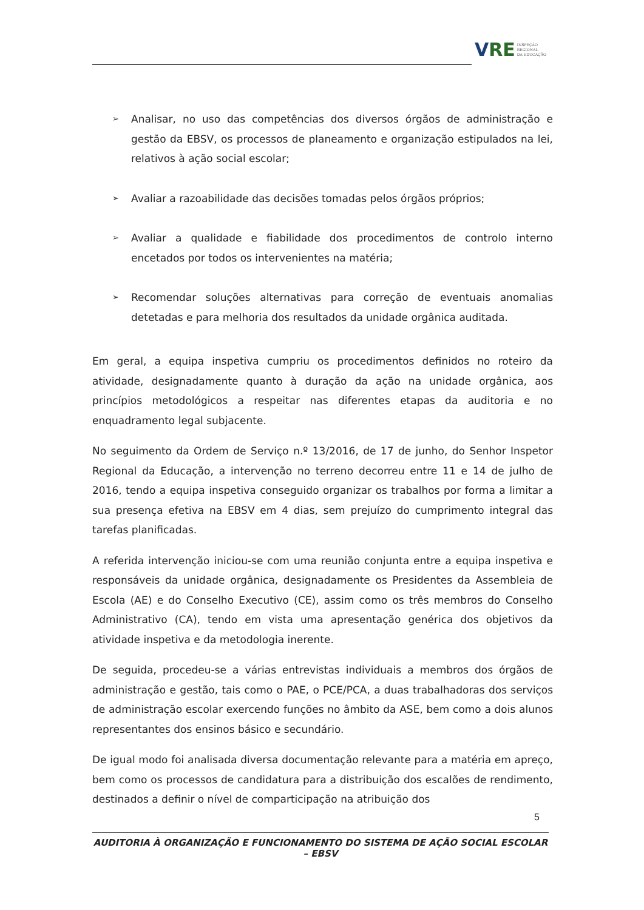VRE
INSPEÇÃO
REGIONAL
DA EDUCAÇÃO
➢ Analisar, no uso das competências dos diversos órgãos de administração e gestão da EBSV, os processos de planeamento e organização estipulados na lei, relativos à ação social escolar;
➢ Avaliar a razoabilidade das decisões tomadas pelos órgãos próprios;
➢ Avaliar a qualidade e fiabilidade dos procedimentos de controlo interno encetados por todos os intervenientes na matéria;
➢ Recomendar soluções alternativas para correção de eventuais anomalias detetadas e para melhoria dos resultados da unidade orgânica auditada.
Em geral, a equipa inspetiva cumpriu os procedimentos definidos no roteiro da atividade, designadamente quanto à duração da ação na unidade orgânica, aos princípios metodológicos a respeitar nas diferentes etapas da auditoria e no enquadramento legal subjacente.
No seguimento da Ordem de Serviço n.º 13/2016, de 17 de junho, do Senhor Inspetor Regional da Educação, a intervenção no terreno decorreu entre 11 e 14 de julho de 2016, tendo a equipa inspetiva conseguido organizar os trabalhos por forma a limitar a sua presença efetiva na EBSV em 4 dias, sem prejuízo do cumprimento integral das tarefas planificadas.
A referida intervenção iniciou-se com uma reunião conjunta entre a equipa inspetiva e responsáveis da unidade orgânica, designadamente os Presidentes da Assembleia de Escola (AE) e do Conselho Executivo (CE), assim como os três membros do Conselho Administrativo (CA), tendo em vista uma apresentação genérica dos objetivos da atividade inspetiva e da metodologia inerente.
De seguida, procedeu-se a várias entrevistas individuais a membros dos órgãos de administração e gestão, tais como o PAE, o PCE/PCA, a duas trabalhadoras dos serviços de administração escolar exercendo funções no âmbito da ASE, bem como a dois alunos representantes dos ensinos básico e secundário.
De igual modo foi analisada diversa documentação relevante para a matéria em apreço, bem como os processos de candidatura para a distribuição dos escalões de rendimento, destinados a definir o nível de comparticipação na atribuição dos
5
AUDITORIA À ORGANIZAÇÃO E FUNCIONAMENTO DO SISTEMA DE AÇÃO SOCIAL ESCOLAR – EBSV